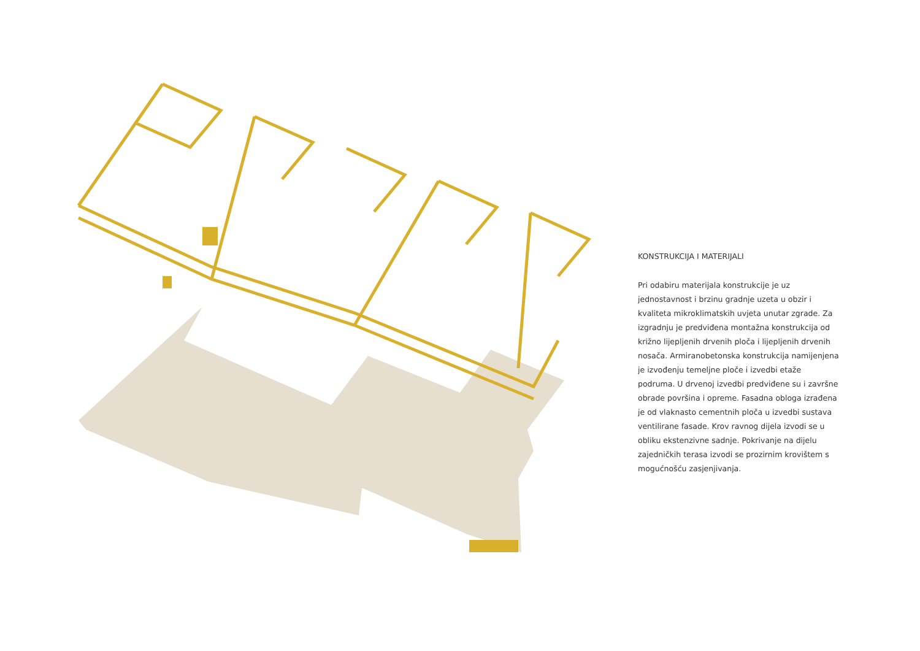KONSTRUKCIJA I MATERIJALI
Pri odabiru materijala konstrukcije je uz jednostavnost i brzinu gradnje uzeta u obzir i kvaliteta mikroklimatskih uvjeta unutar zgrade. Za izgradnju je predviđena montažna konstrukcija od križno lijepljenih drvenih ploča i lijepljenih drvenih nosača. Armiranobetonska konstrukcija namijenjena je izvođenju temeljne ploče i izvedbi etaže podruma. U drvenoj izvedbi predviđene su i završne obrade površina i opreme. Fasadna obloga izrađena je od vlaknasto cementnih ploča u izvedbi sustava ventilirane fasade. Krov ravnog dijela izvodi se u obliku ekstenzivne sadnje. Pokrivanje na dijelu zajedničkih terasa izvodi se prozirnim krovištem s mogućnošću zasjenjivanja.